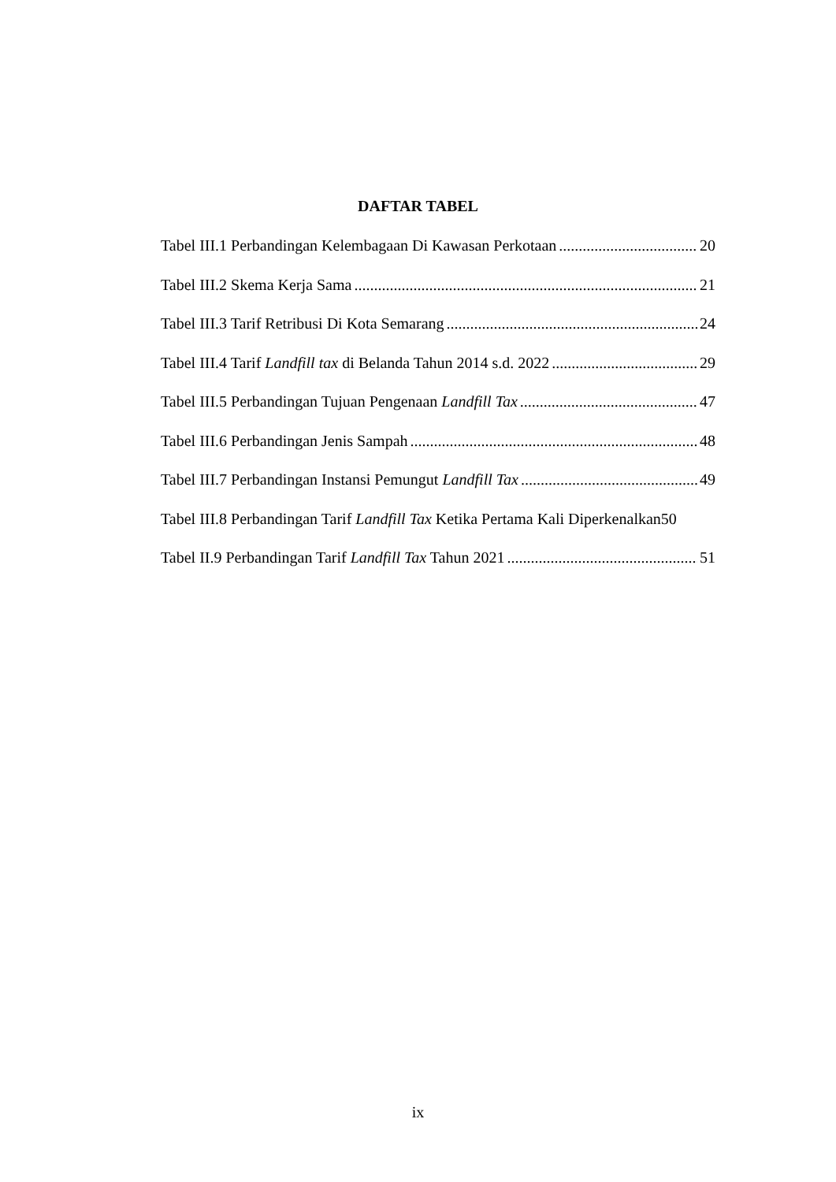DAFTAR TABEL
Tabel III.1 Perbandingan Kelembagaan Di Kawasan Perkotaan 20
Tabel III.2 Skema Kerja Sama 21
Tabel III.3 Tarif Retribusi Di Kota Semarang 24
Tabel III.4 Tarif Landfill tax di Belanda Tahun 2014 s.d. 2022 29
Tabel III.5 Perbandingan Tujuan Pengenaan Landfill Tax 47
Tabel III.6 Perbandingan Jenis Sampah 48
Tabel III.7 Perbandingan Instansi Pemungut Landfill Tax 49
Tabel III.8 Perbandingan Tarif Landfill Tax Ketika Pertama Kali Diperkenalkan 50
Tabel II.9 Perbandingan Tarif Landfill Tax Tahun 2021 51
ix